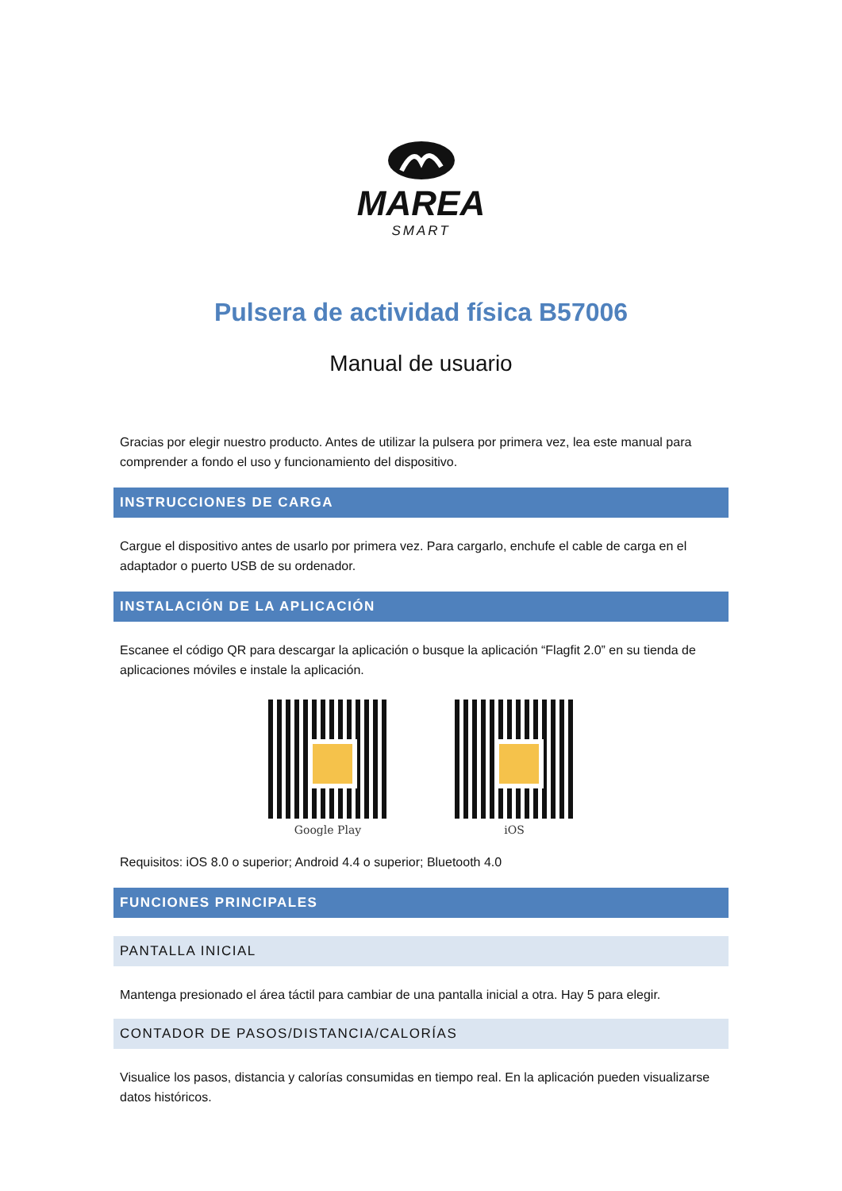MAREA
SMART
Pulsera de actividad física B57006
Manual de usuario
Gracias por elegir nuestro producto. Antes de utilizar la pulsera por primera vez, lea este manual para comprender a fondo el uso y funcionamiento del dispositivo.
INSTRUCCIONES DE CARGA
Cargue el dispositivo antes de usarlo por primera vez. Para cargarlo, enchufe el cable de carga en el adaptador o puerto USB de su ordenador.
INSTALACIÓN DE LA APLICACIÓN
Escanee el código QR para descargar la aplicación o busque la aplicación “Flagfit 2.0” en su tienda de aplicaciones móviles e instale la aplicación.
Google Play iOS
Requisitos: iOS 8.0 o superior; Android 4.4 o superior; Bluetooth 4.0
FUNCIONES PRINCIPALES
PANTALLA INICIAL
Mantenga presionado el área táctil para cambiar de una pantalla inicial a otra. Hay 5 para elegir.
CONTADOR DE PASOS/DISTANCIA/CALORÍAS
Visualice los pasos, distancia y calorías consumidas en tiempo real. En la aplicación pueden visualizarse datos históricos.